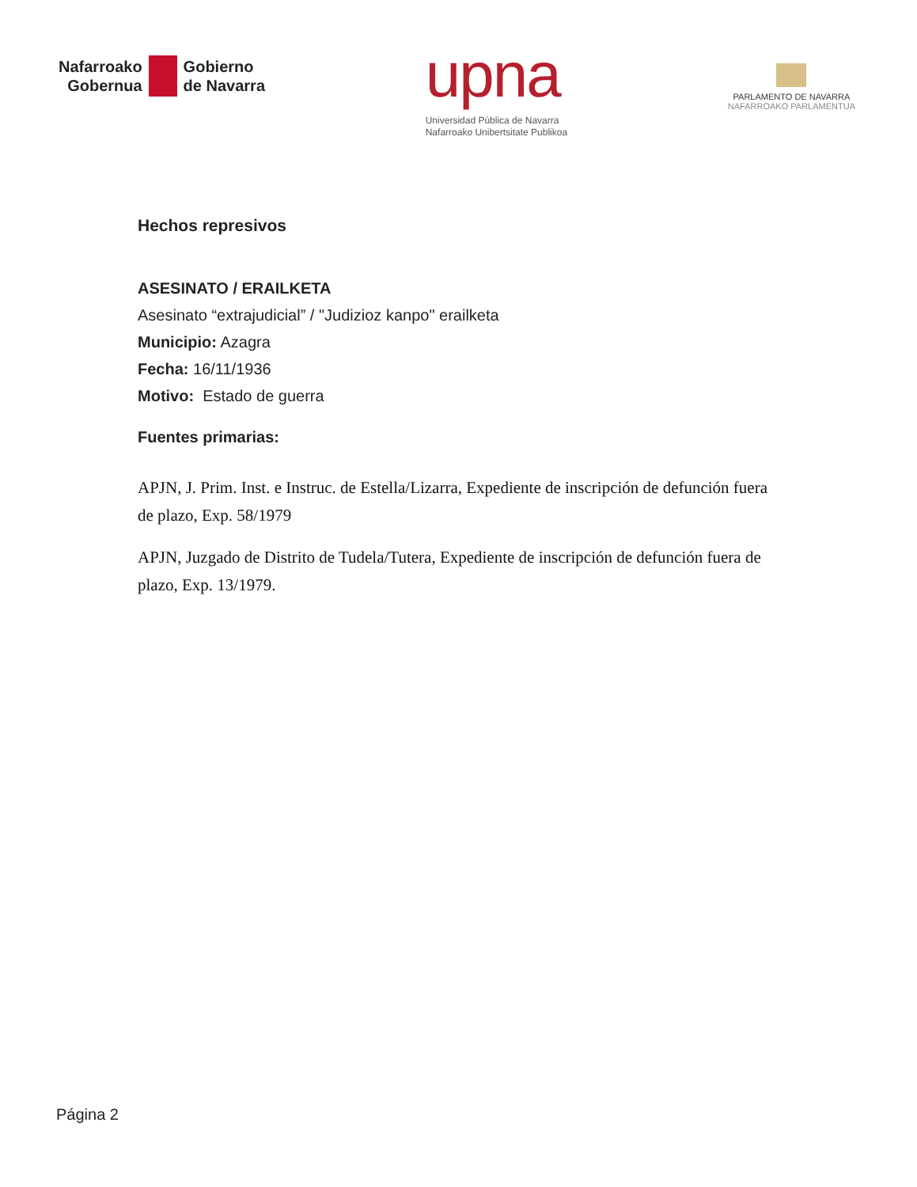Nafarroako
Gobernua
Gobierno
de Navarra
upna
Universidad Pública de Navarra
Nafarroako Unibertsitate Publikoa
PARLAMENTO DE NAVARRA
NAFARROAKO PARLAMENTUA
Hechos represivos
ASESINATO / ERAILKETA
Asesinato “extrajudicial” / "Judizioz kanpo" erailketa
Municipio: Azagra
Fecha: 16/11/1936
Motivo: Estado de guerra
Fuentes primarias:
APJN, J. Prim. Inst. e Instruc. de Estella/Lizarra, Expediente de inscripción de defunción fuera de plazo, Exp. 58/1979
APJN, Juzgado de Distrito de Tudela/Tutera, Expediente de inscripción de defunción fuera de plazo, Exp. 13/1979.
Página 2